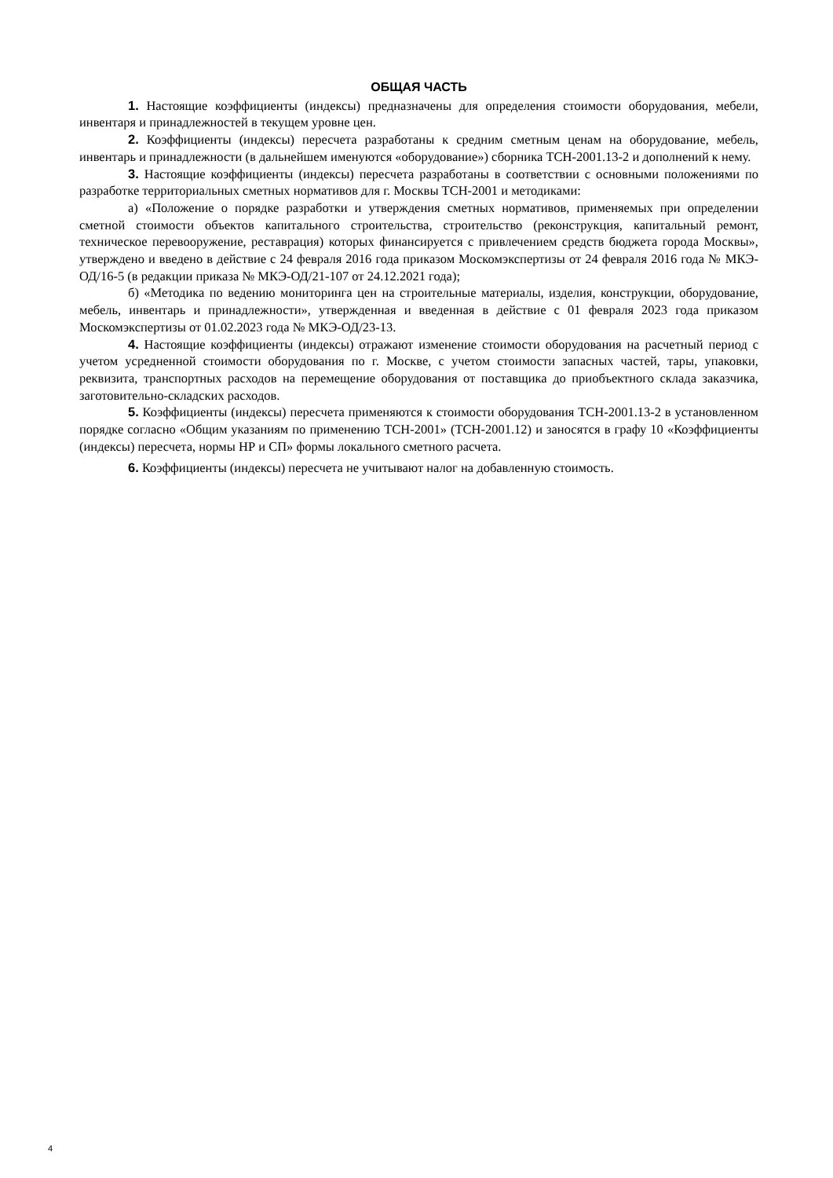ОБЩАЯ ЧАСТЬ
1. Настоящие коэффициенты (индексы) предназначены для определения стоимости оборудования, мебели, инвентаря и принадлежностей в текущем уровне цен.
2. Коэффициенты (индексы) пересчета разработаны к средним сметным ценам на оборудование, мебель, инвентарь и принадлежности (в дальнейшем именуются «оборудование») сборника ТСН-2001.13-2 и дополнений к нему.
3. Настоящие коэффициенты (индексы) пересчета разработаны в соответствии с основными положениями по разработке территориальных сметных нормативов для г. Москвы ТСН-2001 и методиками:
а) «Положение о порядке разработки и утверждения сметных нормативов, применяемых при определении сметной стоимости объектов капитального строительства, строительство (реконструкция, капитальный ремонт, техническое перевооружение, реставрация) которых финансируется с привлечением средств бюджета города Москвы», утверждено и введено в действие с 24 февраля 2016 года приказом Москомэкспертизы от 24 февраля 2016 года № МКЭ-ОД/16-5 (в редакции приказа № МКЭ-ОД/21-107 от 24.12.2021 года);
б) «Методика по ведению мониторинга цен на строительные материалы, изделия, конструкции, оборудование, мебель, инвентарь и принадлежности», утвержденная и введенная в действие с 01 февраля 2023 года приказом Москомэкспертизы от 01.02.2023 года № МКЭ-ОД/23-13.
4. Настоящие коэффициенты (индексы) отражают изменение стоимости оборудования на расчетный период с учетом усредненной стоимости оборудования по г. Москве, с учетом стоимости запасных частей, тары, упаковки, реквизита, транспортных расходов на перемещение оборудования от поставщика до приобъектного склада заказчика, заготовительно-складских расходов.
5. Коэффициенты (индексы) пересчета применяются к стоимости оборудования ТСН-2001.13-2 в установленном порядке согласно «Общим указаниям по применению ТСН-2001» (ТСН-2001.12) и заносятся в графу 10 «Коэффициенты (индексы) пересчета, нормы НР и СП» формы локального сметного расчета.
6. Коэффициенты (индексы) пересчета не учитывают налог на добавленную стоимость.
4